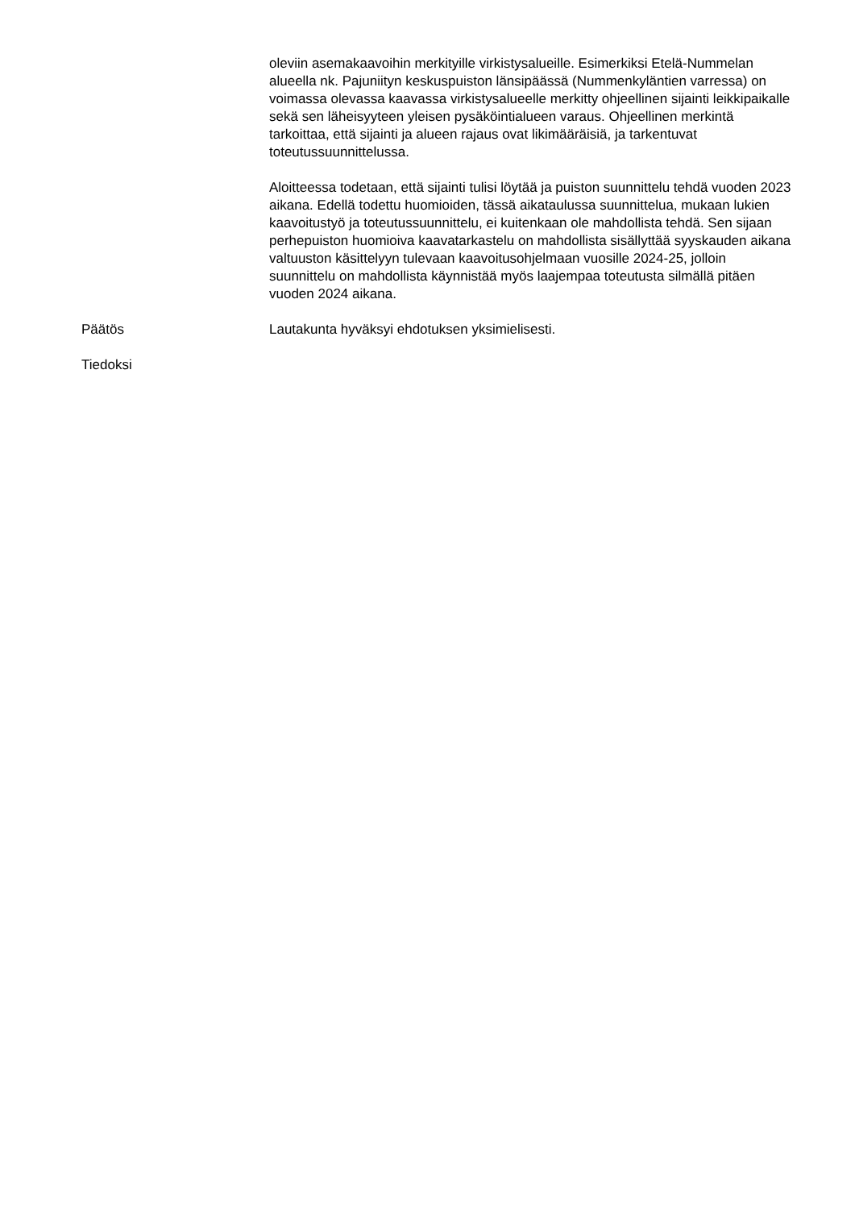oleviin asemakaavoihin merkityille virkistysalueille. Esimerkiksi Etelä-Nummelan alueella nk. Pajuniityn keskuspuiston länsipäässä (Nummenkyläntien varressa) on voimassa olevassa kaavassa virkistysalueelle merkitty ohjeellinen sijainti leikkipaikalle sekä sen läheisyyteen yleisen pysäköintialueen varaus. Ohjeellinen merkintä tarkoittaa, että sijainti ja alueen rajaus ovat likimääräisiä, ja tarkentuvat toteutussuunnittelussa.
Aloitteessa todetaan, että sijainti tulisi löytää ja puiston suunnittelu tehdä vuoden 2023 aikana. Edellä todettu huomioiden, tässä aikataulussa suunnittelua, mukaan lukien kaavoitustyö ja toteutussuunnittelu, ei kuitenkaan ole mahdollista tehdä. Sen sijaan perhepuiston huomioiva kaavatarkastelu on mahdollista sisällyttää syyskauden aikana valtuuston käsittelyyn tulevaan kaavoitusohjelmaan vuosille 2024-25, jolloin suunnittelu on mahdollista käynnistää myös laajempaa toteutusta silmällä pitäen vuoden 2024 aikana.
Päätös Lautakunta hyväksyi ehdotuksen yksimielisesti.
Tiedoksi